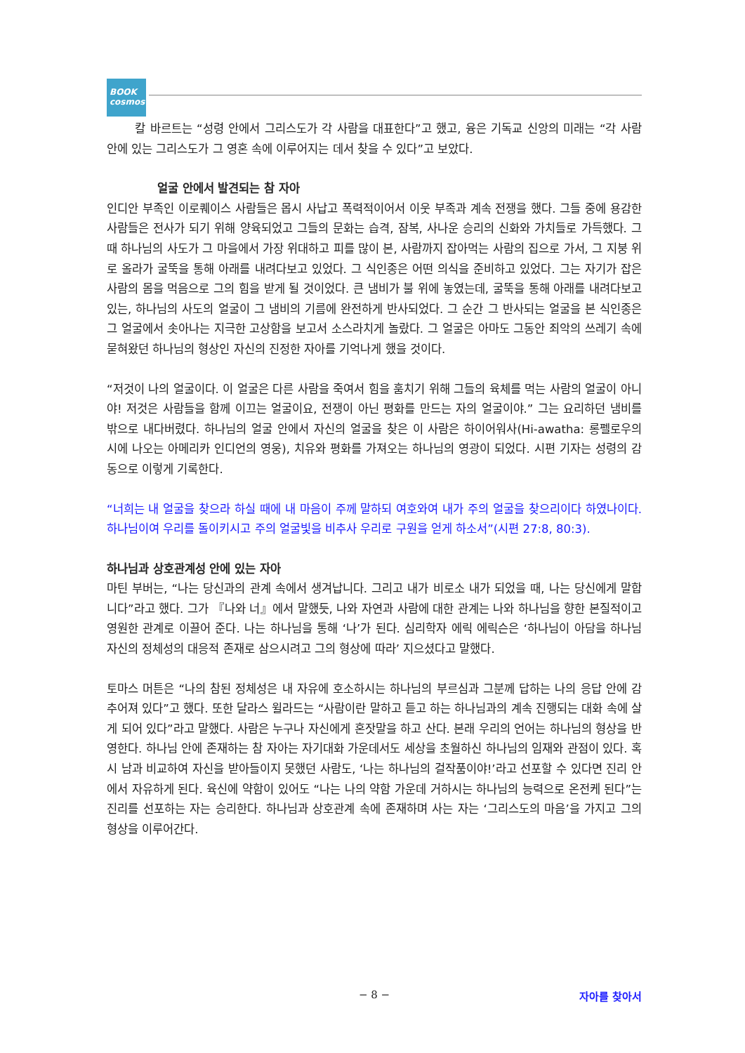BOOK cosmos
칼 바르트는 “성령 안에서 그리스도가 각 사람을 대표한다”고 했고, 융은 기독교 신앙의 미래는 “각 사람 안에 있는 그리스도가 그 영혼 속에 이루어지는 데서 찾을 수 있다”고 보았다.
얼굴 안에서 발견되는 참 자아
인디안 부족인 이로퀘이스 사람들은 몹시 사납고 폭력적이어서 이웃 부족과 계속 전쟁을 했다. 그들 중에 용감한 사람들은 전사가 되기 위해 양육되었고 그들의 문화는 습격, 잠복, 사나운 승리의 신화와 가치들로 가득했다. 그때 하나님의 사도가 그 마을에서 가장 위대하고 피를 많이 본, 사람까지 잡아먹는 사람의 집으로 가서, 그 지붕 위로 올라가 굴뚝을 통해 아래를 내려다보고 있었다. 그 식인종은 어떤 의식을 준비하고 있었다. 그는 자기가 잡은 사람의 몸을 먹음으로 그의 힘을 받게 될 것이었다. 큰 냄비가 불 위에 놓였는데, 굴뚝을 통해 아래를 내려다보고 있는, 하나님의 사도의 얼굴이 그 냄비의 기름에 완전하게 반사되었다. 그 순간 그 반사되는 얼굴을 본 식인종은 그 얼굴에서 솟아나는 지극한 고상함을 보고서 소스라치게 놀랐다. 그 얼굴은 아마도 그동안 죄악의 쓰레기 속에 묻혀왔던 하나님의 형상인 자신의 진정한 자아를 기억나게 했을 것이다.
“저것이 나의 얼굴이다. 이 얼굴은 다른 사람을 죽여서 힘을 훔치기 위해 그들의 육체를 먹는 사람의 얼굴이 아니야! 저것은 사람들을 함께 이끄는 얼굴이요, 전쟁이 아닌 평화를 만드는 자의 얼굴이야.” 그는 요리하던 냄비를 밖으로 내다버렸다. 하나님의 얼굴 안에서 자신의 얼굴을 찾은 이 사람은 하이어워사(Hi-awatha: 롱펠로우의 시에 나오는 아메리카 인디언의 영웅), 치유와 평화를 가져오는 하나님의 영광이 되었다. 시편 기자는 성령의 감동으로 이렇게 기록한다.
“너희는 내 얼굴을 찾으라 하실 때에 내 마음이 주께 말하되 여호와여 내가 주의 얼굴을 찾으리이다 하였나이다. 하나님이여 우리를 돌이키시고 주의 얼굴빛을 비추사 우리로 구원을 얻게 하소서”(시편 27:8, 80:3).
하나님과 상호관계성 안에 있는 자아
마틴 부버는, “나는 당신과의 관계 속에서 생겨납니다. 그리고 내가 비로소 내가 되었을 때, 나는 당신에게 말합니다”라고 했다. 그가 『나와 너』에서 말했듯, 나와 자연과 사람에 대한 관계는 나와 하나님을 향한 본질적이고 영원한 관계로 이끌어 준다. 나는 하나님을 통해 ‘나’가 된다. 심리학자 에릭 에릭슨은 ‘하나님이 아담을 하나님 자신의 정체성의 대응적 존재로 삼으시려고 그의 형상에 따라’ 지으셨다고 말했다.
토마스 머튼은 “나의 참된 정체성은 내 자유에 호소하시는 하나님의 부르심과 그분께 답하는 나의 응답 안에 감추어져 있다”고 했다. 또한 달라스 윌라드는 “사람이란 말하고 듣고 하는 하나님과의 계속 진행되는 대화 속에 살게 되어 있다”라고 말했다. 사람은 누구나 자신에게 혼잣말을 하고 산다. 본래 우리의 언어는 하나님의 형상을 반영한다. 하나님 안에 존재하는 참 자아는 자기대화 가운데서도 세상을 초월하신 하나님의 임재와 관점이 있다. 혹시 남과 비교하여 자신을 받아들이지 못했던 사람도, ‘나는 하나님의 걸작품이야!’라고 선포할 수 있다면 진리 안에서 자유하게 된다. 육신에 약함이 있어도 “나는 나의 약함 가운데 거하시는 하나님의 능력으로 온전케 된다”는 진리를 선포하는 자는 승리한다. 하나님과 상호관계 속에 존재하며 사는 자는 ‘그리스도의 마음’을 가지고 그의 형상을 이루어간다.
− 8 − 자아를 찾아서